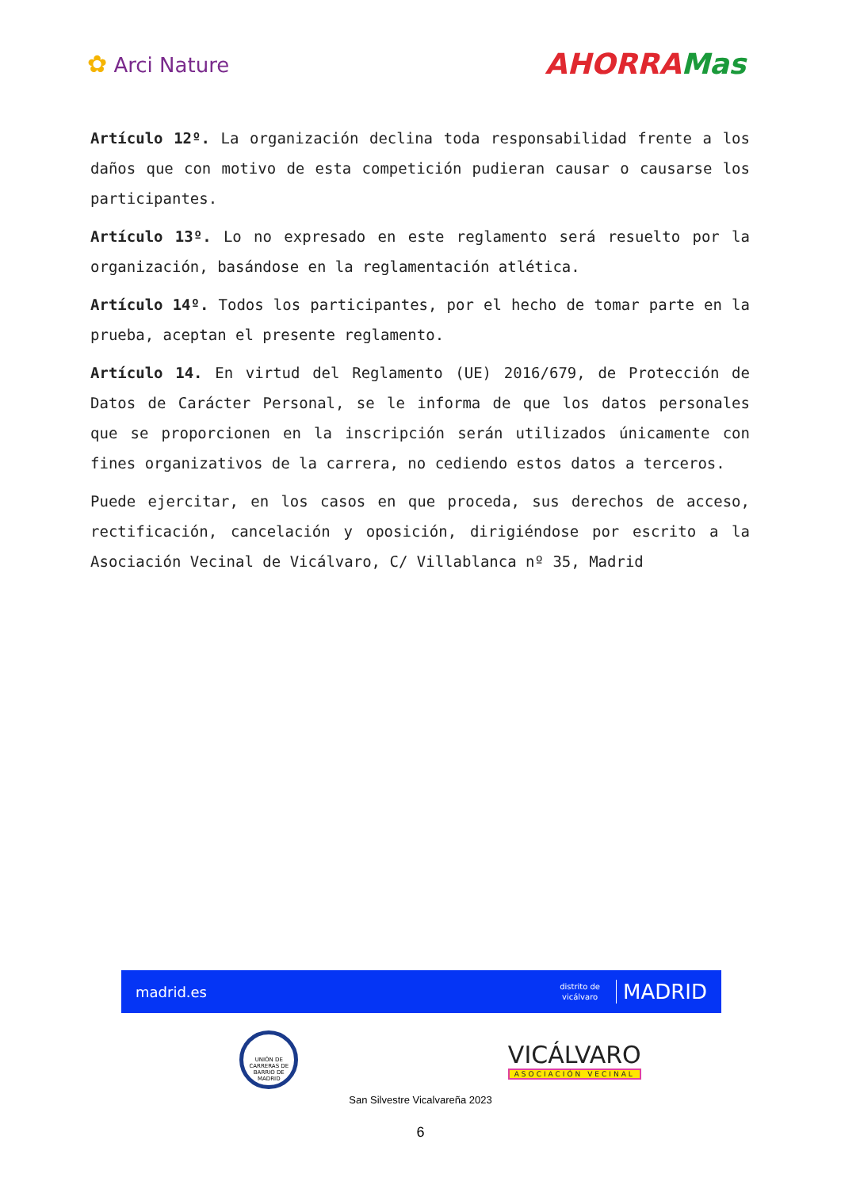✿ Arci Nature
AHORRAMas
Artículo 12º. La organización declina toda responsabilidad frente a los daños que con motivo de esta competición pudieran causar o causarse los participantes.
Artículo 13º. Lo no expresado en este reglamento será resuelto por la organización, basándose en la reglamentación atlética.
Artículo 14º. Todos los participantes, por el hecho de tomar parte en la prueba, aceptan el presente reglamento.
Artículo 14. En virtud del Reglamento (UE) 2016/679, de Protección de Datos de Carácter Personal, se le informa de que los datos personales que se proporcionen en la inscripción serán utilizados únicamente con fines organizativos de la carrera, no cediendo estos datos a terceros.
Puede ejercitar, en los casos en que proceda, sus derechos de acceso, rectificación, cancelación y oposición, dirigiéndose por escrito a la Asociación Vecinal de Vicálvaro, C/ Villablanca nº 35, Madrid
madrid.es distrito de
vicálvaro MADRID
UNIÓN DE CARRERAS DE BARRIO DE MADRID
VICÁLVARO
ASOCIACIÓN VECINAL
San Silvestre Vicalvareña 2023
6